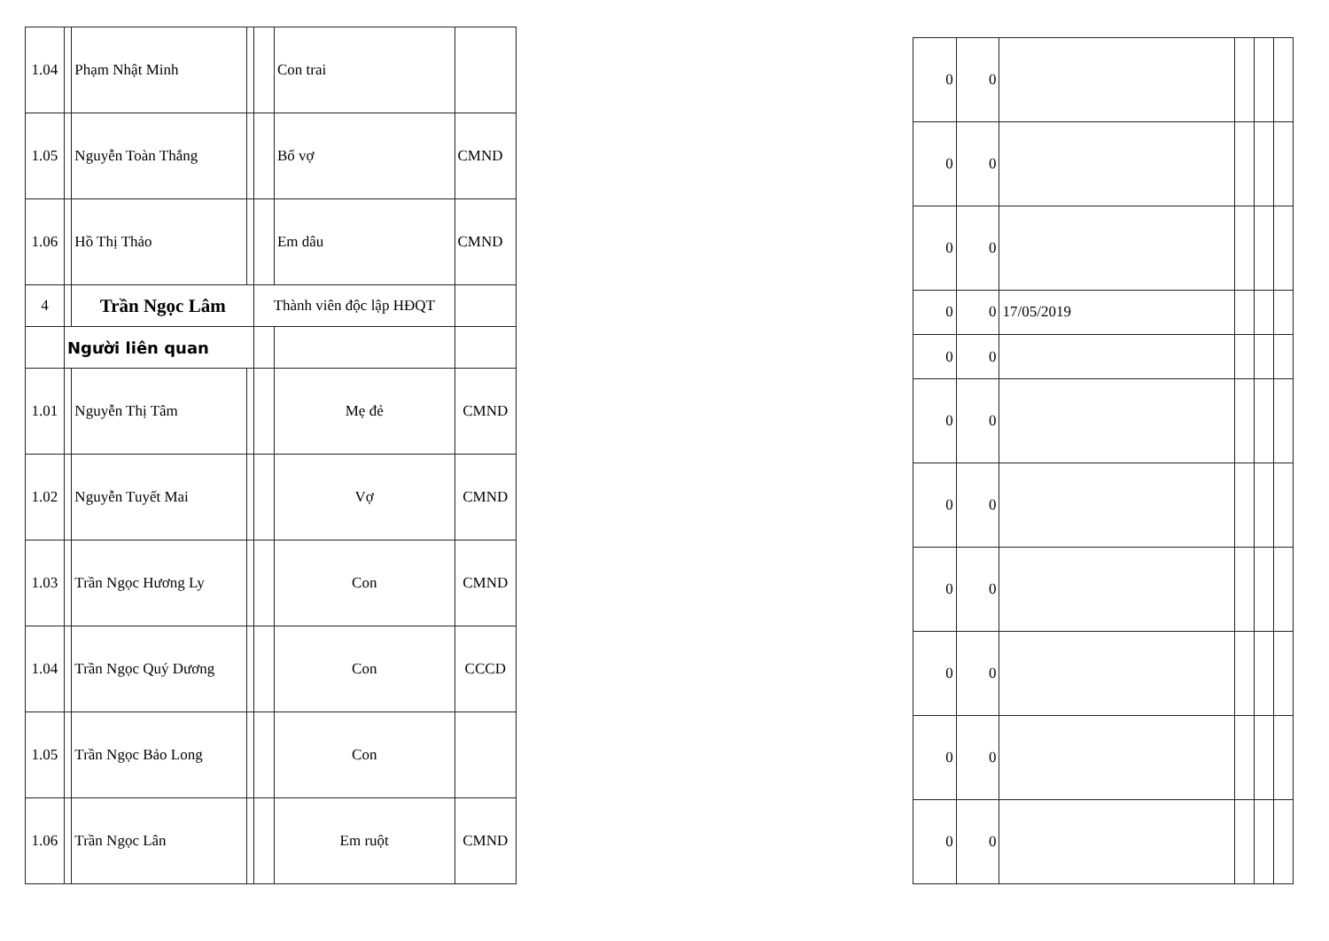| 1.04 | | Phạm Nhật Minh | | | Con trai | |
| 1.05 | | Nguyễn Toàn Thắng | | | Bố vợ | CMND |
| 1.06 | | Hồ Thị Thảo | | | Em dâu | CMND |
| 4 | | Trần Ngọc Lâm | | Thành viên độc lập HĐQT | | |
| | Người liên quan | | | | | |
| 1.01 | | Nguyễn Thị Tâm | | | Mẹ đẻ | CMND |
| 1.02 | | Nguyễn Tuyết Mai | | | Vợ | CMND |
| 1.03 | | Trần Ngọc Hương Ly | | | Con | CMND |
| 1.04 | | Trần Ngọc Quý Dương | | | Con | CCCD |
| 1.05 | | Trần Ngọc Bảo Long | | | Con | |
| 1.06 | | Trần Ngọc Lân | | | Em ruột | CMND |
| 0 | 0 | | | | |
| 0 | 0 | | | | |
| 0 | 0 | | | | |
| 0 | 0 | 17/05/2019 | | | |
| 0 | 0 | | | | |
| 0 | 0 | | | | |
| 0 | 0 | | | | |
| 0 | 0 | | | | |
| 0 | 0 | | | | |
| 0 | 0 | | | | |
| 0 | 0 | | | | |